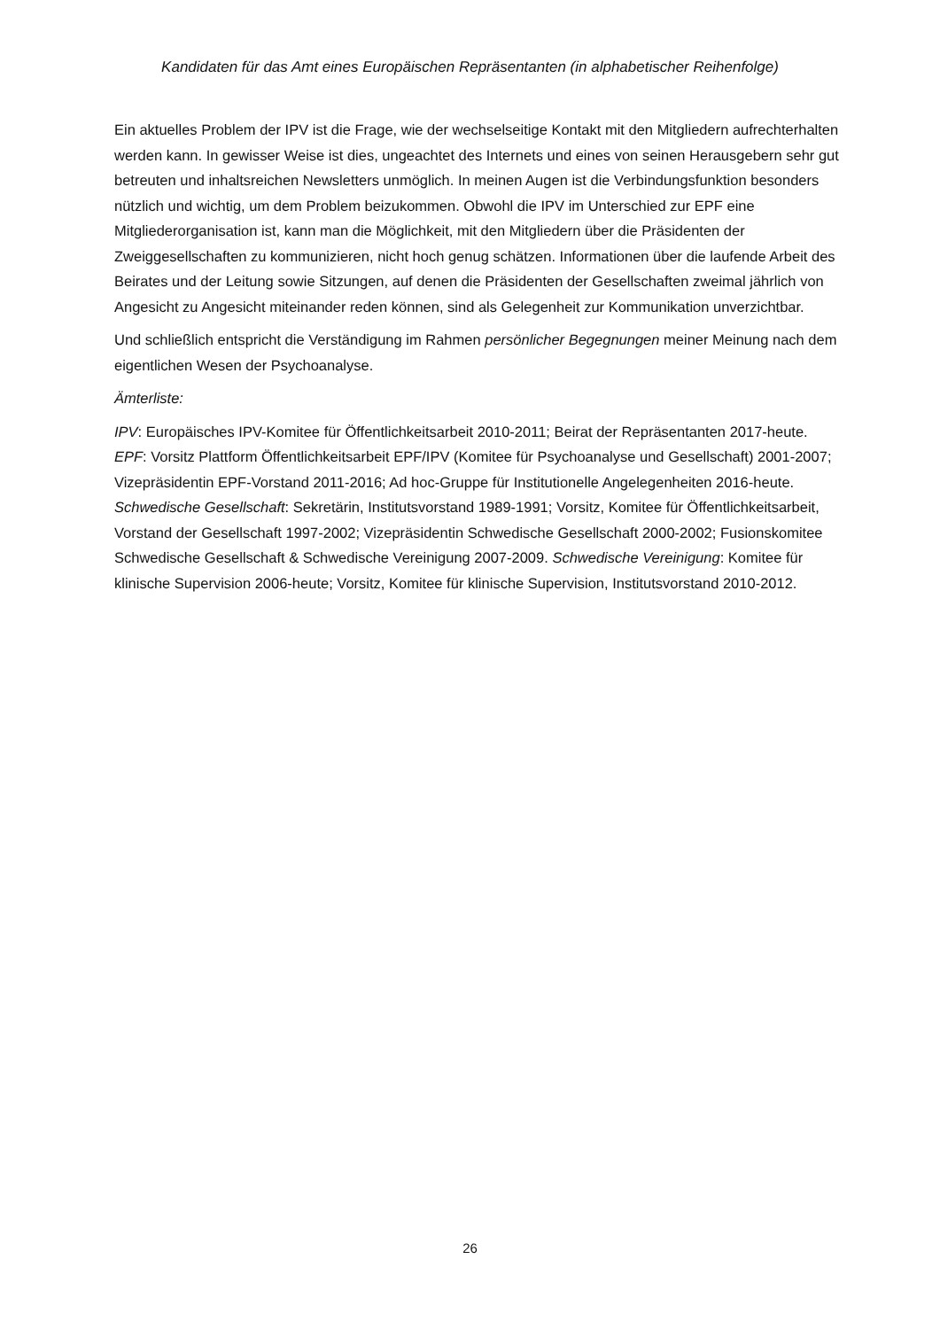Kandidaten für das Amt eines Europäischen Repräsentanten (in alphabetischer Reihenfolge)
Ein aktuelles Problem der IPV ist die Frage, wie der wechselseitige Kontakt mit den Mitgliedern aufrechterhalten werden kann. In gewisser Weise ist dies, ungeachtet des Internets und eines von seinen Herausgebern sehr gut betreuten und inhaltsreichen Newsletters unmöglich. In meinen Augen ist die Verbindungsfunktion besonders nützlich und wichtig, um dem Problem beizukommen. Obwohl die IPV im Unterschied zur EPF eine Mitgliederorganisation ist, kann man die Möglichkeit, mit den Mitgliedern über die Präsidenten der Zweiggesellschaften zu kommunizieren, nicht hoch genug schätzen. Informationen über die laufende Arbeit des Beirates und der Leitung sowie Sitzungen, auf denen die Präsidenten der Gesellschaften zweimal jährlich von Angesicht zu Angesicht miteinander reden können, sind als Gelegenheit zur Kommunikation unverzichtbar.
Und schließlich entspricht die Verständigung im Rahmen persönlicher Begegnungen meiner Meinung nach dem eigentlichen Wesen der Psychoanalyse.
Ämterliste:
IPV: Europäisches IPV-Komitee für Öffentlichkeitsarbeit 2010-2011; Beirat der Repräsentanten 2017-heute. EPF: Vorsitz Plattform Öffentlichkeitsarbeit EPF/IPV (Komitee für Psychoanalyse und Gesellschaft) 2001-2007; Vizepräsidentin EPF-Vorstand 2011-2016; Ad hoc-Gruppe für Institutionelle Angelegenheiten 2016-heute. Schwedische Gesellschaft: Sekretärin, Institutsvorstand 1989-1991; Vorsitz, Komitee für Öffentlichkeitsarbeit, Vorstand der Gesellschaft 1997-2002; Vizepräsidentin Schwedische Gesellschaft 2000-2002; Fusionskomitee Schwedische Gesellschaft & Schwedische Vereinigung 2007-2009. Schwedische Vereinigung: Komitee für klinische Supervision 2006-heute; Vorsitz, Komitee für klinische Supervision, Institutsvorstand 2010-2012.
26